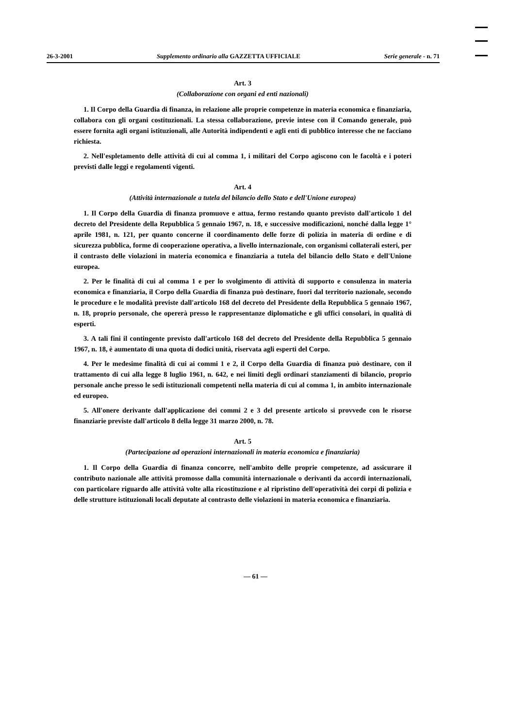26-3-2001 Supplemento ordinario alla GAZZETTA UFFICIALE Serie generale - n. 71
Art. 3
(Collaborazione con organi ed enti nazionali)
1. Il Corpo della Guardia di finanza, in relazione alle proprie competenze in materia economica e finanziaria, collabora con gli organi costituzionali. La stessa collaborazione, previe intese con il Comando generale, può essere fornita agli organi istituzionali, alle Autorità indipendenti e agli enti di pubblico interesse che ne facciano richiesta.
2. Nell'espletamento delle attività di cui al comma 1, i militari del Corpo agiscono con le facoltà e i poteri previsti dalle leggi e regolamenti vigenti.
Art. 4
(Attività internazionale a tutela del bilancio dello Stato e dell'Unione europea)
1. Il Corpo della Guardia di finanza promuove e attua, fermo restando quanto previsto dall'articolo 1 del decreto del Presidente della Repubblica 5 gennaio 1967, n. 18, e successive modificazioni, nonché dalla legge 1° aprile 1981, n. 121, per quanto concerne il coordinamento delle forze di polizia in materia di ordine e di sicurezza pubblica, forme di cooperazione operativa, a livello internazionale, con organismi collaterali esteri, per il contrasto delle violazioni in materia economica e finanziaria a tutela del bilancio dello Stato e dell'Unione europea.
2. Per le finalità di cui al comma 1 e per lo svolgimento di attività di supporto e consulenza in materia economica e finanziaria, il Corpo della Guardia di finanza può destinare, fuori dal territorio nazionale, secondo le procedure e le modalità previste dall'articolo 168 del decreto del Presidente della Repubblica 5 gennaio 1967, n. 18, proprio personale, che opererà presso le rappresentanze diplomatiche e gli uffici consolari, in qualità di esperti.
3. A tali fini il contingente previsto dall'articolo 168 del decreto del Presidente della Repubblica 5 gennaio 1967, n. 18, è aumentato di una quota di dodici unità, riservata agli esperti del Corpo.
4. Per le medesime finalità di cui ai commi 1 e 2, il Corpo della Guardia di finanza può destinare, con il trattamento di cui alla legge 8 luglio 1961, n. 642, e nei limiti degli ordinari stanziamenti di bilancio, proprio personale anche presso le sedi istituzionali competenti nella materia di cui al comma 1, in ambito internazionale ed europeo.
5. All'onere derivante dall'applicazione dei commi 2 e 3 del presente articolo si provvede con le risorse finanziarie previste dall'articolo 8 della legge 31 marzo 2000, n. 78.
Art. 5
(Partecipazione ad operazioni internazionali in materia economica e finanziaria)
1. Il Corpo della Guardia di finanza concorre, nell'ambito delle proprie competenze, ad assicurare il contributo nazionale alle attività promosse dalla comunità internazionale o derivanti da accordi internazionali, con particolare riguardo alle attività volte alla ricostituzione e al ripristino dell'operatività dei corpi di polizia e delle strutture istituzionali locali deputate al contrasto delle violazioni in materia economica e finanziaria.
— 61 —